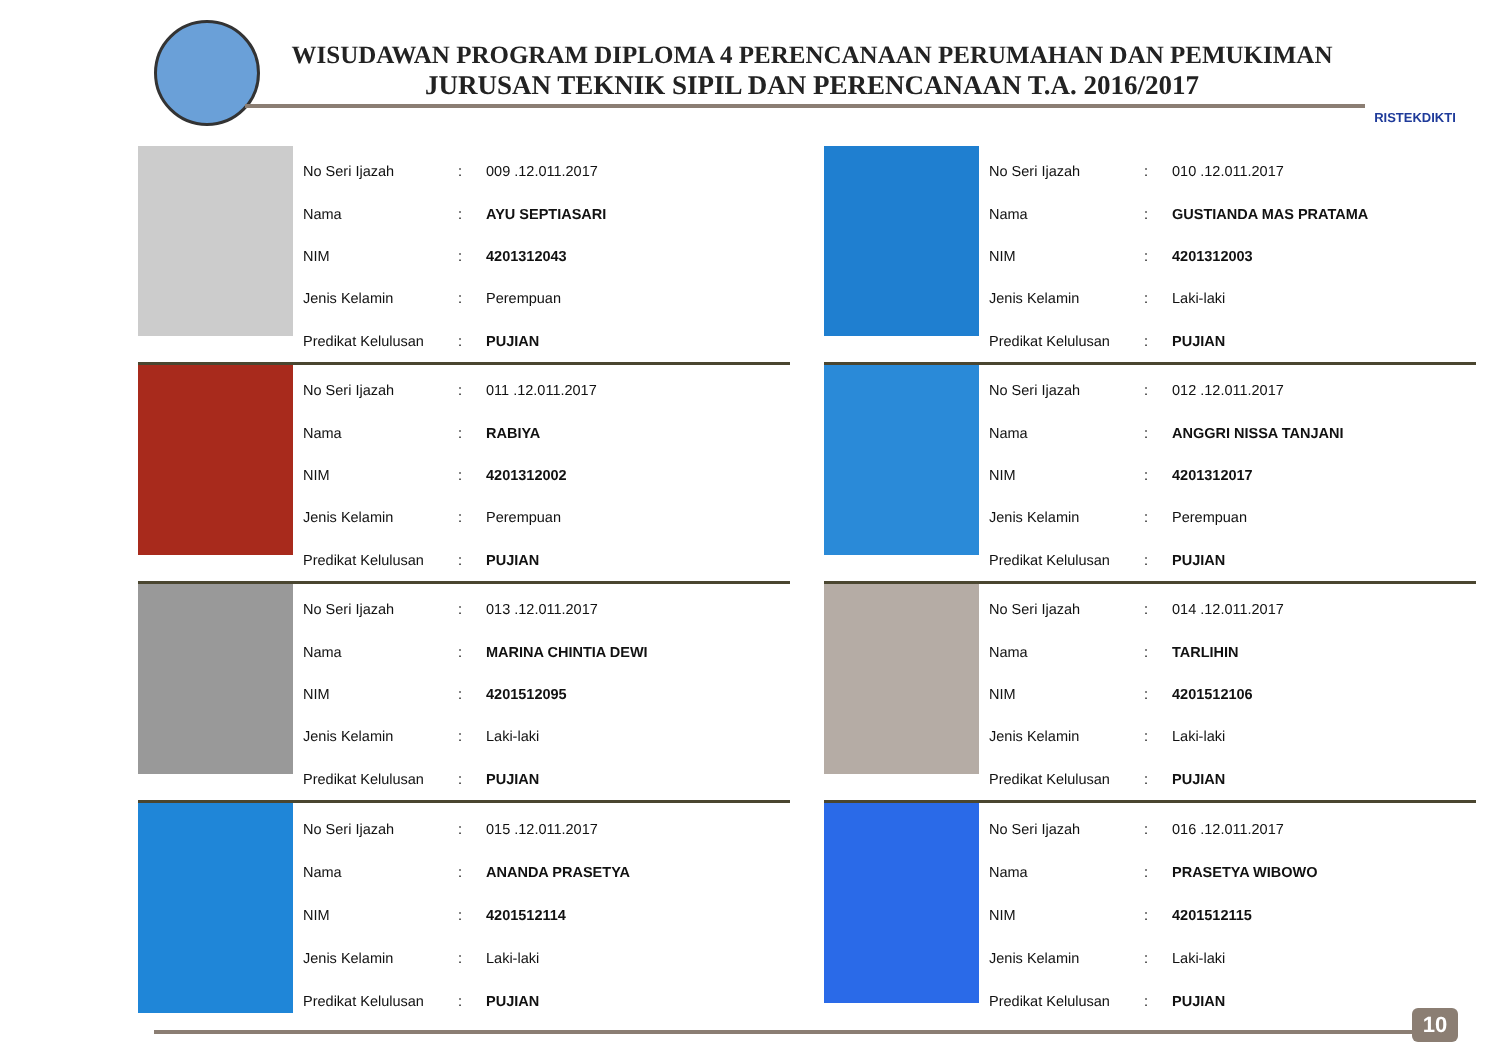WISUDAWAN PROGRAM DIPLOMA 4 PERENCANAAN PERUMAHAN DAN PEMUKIMAN
JURUSAN TEKNIK SIPIL DAN PERENCANAAN T.A. 2016/2017
RISTEKDIKTI
| No Seri Ijazah | : | 009 .12.011.2017 |
| Nama | : | AYU SEPTIASARI |
| NIM | : | 4201312043 |
| Jenis Kelamin | : | Perempuan |
| Predikat Kelulusan | : | PUJIAN |
| No Seri Ijazah | : | 010 .12.011.2017 |
| Nama | : | GUSTIANDA MAS PRATAMA |
| NIM | : | 4201312003 |
| Jenis Kelamin | : | Laki-laki |
| Predikat Kelulusan | : | PUJIAN |
| No Seri Ijazah | : | 011 .12.011.2017 |
| Nama | : | RABIYA |
| NIM | : | 4201312002 |
| Jenis Kelamin | : | Perempuan |
| Predikat Kelulusan | : | PUJIAN |
| No Seri Ijazah | : | 012 .12.011.2017 |
| Nama | : | ANGGRI NISSA TANJANI |
| NIM | : | 4201312017 |
| Jenis Kelamin | : | Perempuan |
| Predikat Kelulusan | : | PUJIAN |
| No Seri Ijazah | : | 013 .12.011.2017 |
| Nama | : | MARINA CHINTIA DEWI |
| NIM | : | 4201512095 |
| Jenis Kelamin | : | Laki-laki |
| Predikat Kelulusan | : | PUJIAN |
| No Seri Ijazah | : | 014 .12.011.2017 |
| Nama | : | TARLIHIN |
| NIM | : | 4201512106 |
| Jenis Kelamin | : | Laki-laki |
| Predikat Kelulusan | : | PUJIAN |
| No Seri Ijazah | : | 015 .12.011.2017 |
| Nama | : | ANANDA PRASETYA |
| NIM | : | 4201512114 |
| Jenis Kelamin | : | Laki-laki |
| Predikat Kelulusan | : | PUJIAN |
| No Seri Ijazah | : | 016 .12.011.2017 |
| Nama | : | PRASETYA WIBOWO |
| NIM | : | 4201512115 |
| Jenis Kelamin | : | Laki-laki |
| Predikat Kelulusan | : | PUJIAN |
10